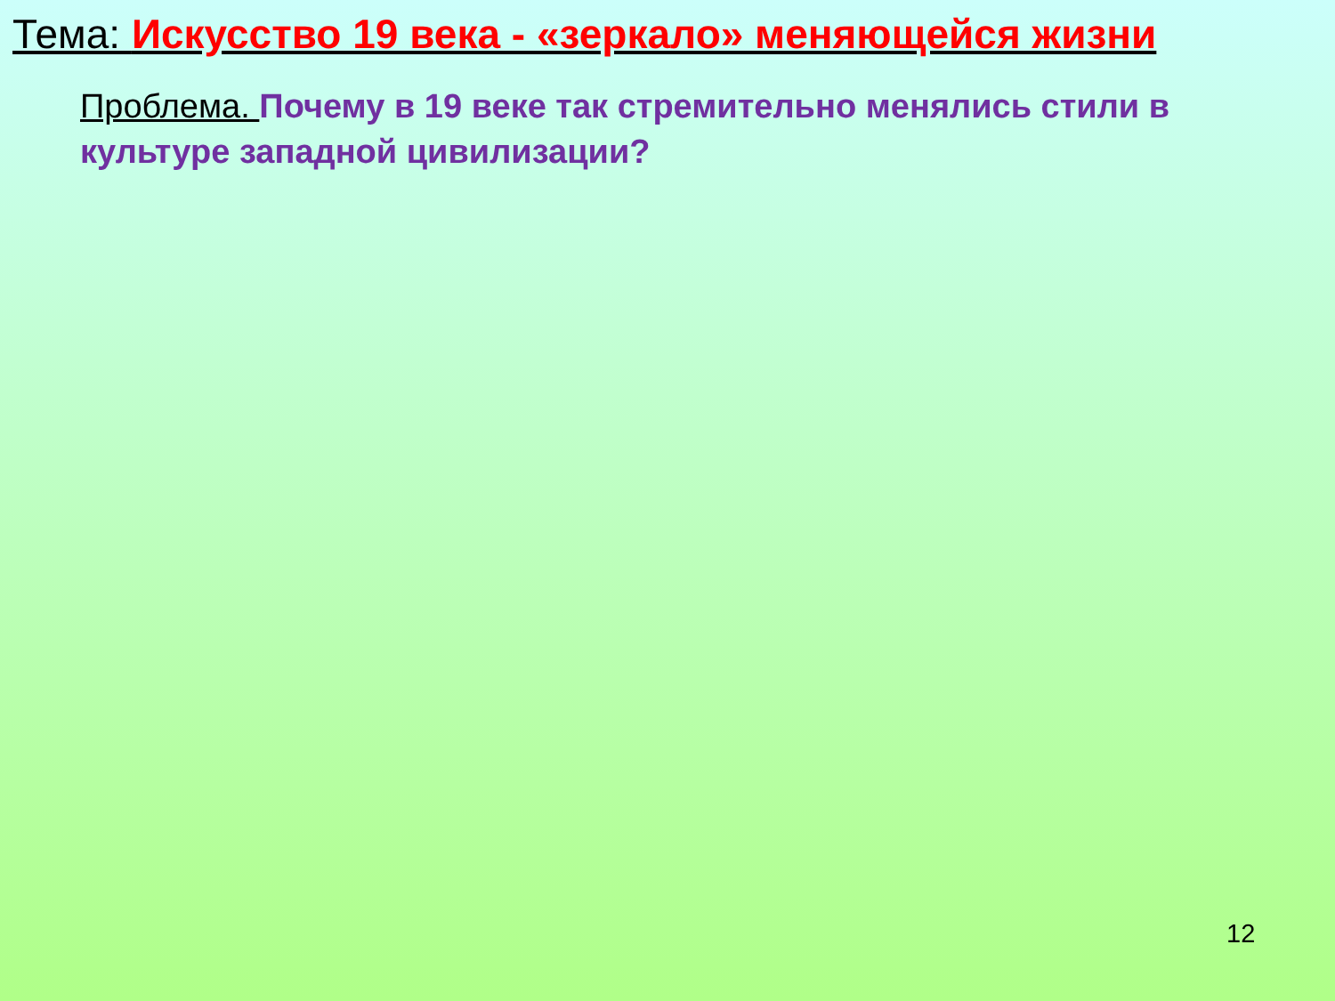Тема: Искусство 19 века - «зеркало» меняющейся жизни
Проблема. Почему в 19 веке так стремительно менялись стили в культуре западной цивилизации?
12